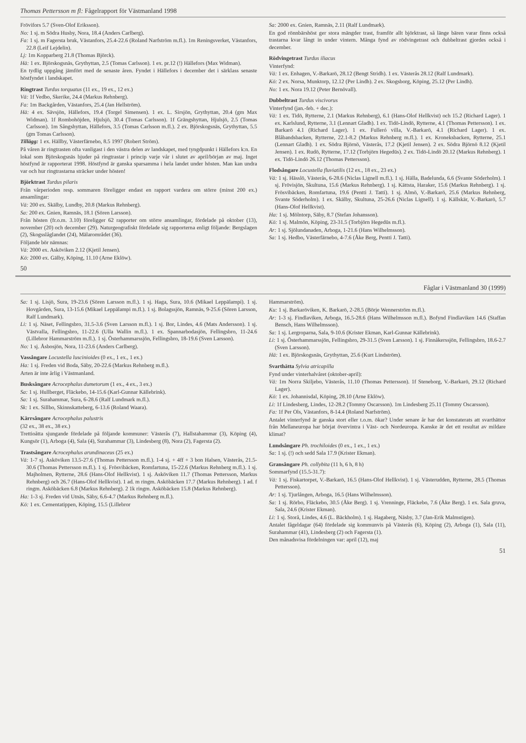Thomas Pettersson m fl: Fågelrapport för Västmanland 1998
Frövifors 5.7 (Sven-Olof Eriksson).
No: 1 sj. m Södra Husby, Nora, 18.4 (Anders Carlberg).
Fa: 1 sj. m Fagersta bruk, Västanfors, 25.4-22.6 (Roland Narfström m.fl.). 1m Reningsverket, Västanfors, 22.8 (Leif Lejdelin).
Lj: 1m Kopparberg 21.8 (Thomas Björck).
Hä: 1 ex. Björskogsnäs, Grythyttan, 2.5 (Tomas Carlsson). 1 ex. pr.12 (!) Hällefors (Max Widman).
En tydlig uppgång jämfört med de senaste åren. Fyndet i Hällefors i december det i särklass senaste höstfyndet i landskapet.
Ringtrast Turdus torquatus (11 ex., 19 ex., 12 ex.)
Vä: 1f Vedbo, Skerike, 24.4 (Markus Rehnberg).
Fa: 1m Backgården, Västanfors, 25.4 (Jan Hellström).
Hä: 4 ex. Sävsjön, Hällefors, 19.4 (Torgel Simensen). 1 ex. L. Sirsjön, Grythyttan, 20.4 (gm Max Widman). 1f Rombohöjden, Hjulsjö, 30.4 (Tomas Carlsson). 1f Grängshyttan, Hjulsjö, 2.5 (Tomas Carlsson). 1m Sångshyttan, Hällefors, 3.5 (Tomas Carlsson m.fl.). 2 ex. Björskogsnäs, Grythyttan, 5.5 (gm Tomas Carlsson).
Tillägg: 1 ex. Hällby, Västerfärnebo, 8.5 1997 (Robert Ström).
På våren är ringtrasten ofta vanligast i den västra delen av landskapet, med tyngdpunkt i Hällefors k:n. En lokal som Björskogsnäs bjuder på ringtrastar i princip varje vår i slutet av april/början av maj. Inget höstfynd är rapporterat 1998. Höstfynd är ganska sparsamma i hela landet under hösten. Man kan undra var och hur ringtrastarna sträcker under hösten!
Björktrast Turdus pilaris
Från vårperioden resp. sommaren föreligger endast en rapport vardera om större (minst 200 ex.) ansamlingar:
Vä: 200 ex. Skälby, Lundby, 20.8 (Markus Rehnberg).
Sa: 200 ex. Gnien, Ramnäs, 18.1 (Sören Larsson).
Från hösten (fr.o.m. 3.10) föreligger 62 rapporter om större ansamlingar, fördelade på oktober (13), november (20) och december (29). Naturgeografiskt fördelade sig rapporterna enligt följande: Bergslagen (2), Skogsslåglandet (24), Mälarområdet (36).
Följande bör nämnas:
Vä: 2000 ex. Asköviken 2.12 (Kjetil Jensen).
Kö: 2000 ex. Gälby, Köping, 11.10 (Arne Eklöw).
Sa: 2000 ex. Gnien, Ramnäs, 2.11 (Ralf Lundmark).
En god rönnbärshöst ger stora mängder trast, framför allt björktrast, så länge bären varar finns också trastarna kvar långt in under vintern. Många fynd av rödvingetrast och dubbeltrast gjordes också i december.
Rödvingetrast Turdus iliacus
Vinterfynd:
Vä: 1 ex. Enhagen, V.-Barkarö, 28.12 (Bengt Stridh). 1 ex. Västerås 28.12 (Ralf Lundmark).
Kö: 2 ex. Norsa, Munktorp, 12.12 (Per Lindh). 2 ex. Skogsborg, Köping, 25.12 (Per Lindh).
No: 1 ex. Nora 19.12 (Peter Bernövall).
Dubbeltrast Turdus viscivorus
Vinterfynd (jan.-feb. + dec.):
Vä: 1 ex. Tidö, Rytterne, 2.1 (Markus Rehnberg), 6.1 (Hans-Olof Hellkvist) och 15.2 (Richard Lager). 1 ex. Karlslund, Rytterne, 3.1 (Lennart Gladh). 1 ex. Tidö-Lindö, Rytterne, 4.1 (Thomas Pettersson). 1 ex. Barkarö 4.1 (Richard Lager). 1 ex. Fulleró villa, V.-Barkarö, 4.1 (Richard Lager). 1 ex. Blåbandsbacken, Rytterne, 22.1-8.2 (Markus Rehnberg m.fl.). 1 ex. Kroneksbacken, Rytterne, 25.1 (Lennart Gladh). 1 ex. Södra Björnö, Västerås, 17.2 (Kjetil Jensen). 2 ex. Södra Björnö 8.12 (Kjetil Jensen). 1 ex. Rudö, Rytterne, 17.12 (Torbjörn Hegedüs). 2 ex. Tidö-Lindö 20.12 (Markus Rehnberg). 1 ex. Tidö-Lindö 26.12 (Thomas Pettersson).
Flodsångare Locustella fluviatilis (12 ex., 18 ex., 23 ex.)
Vä: 1 sj. Hässlö, Västerås, 6-28.6 (Niclas Lignell m.fl.). 1 sj. Hälla, Badelunda, 6.6 (Svante Söderholm). 1 sj. Frövisjön, Skultuna, 15.6 (Markus Rehnberg). 1 sj. Kättsta, Haraker, 15.6 (Markus Rehnberg). 1 sj. Frösvibäcken, Romfartuna, 19.6 (Pentti J. Tatti). 1 sj. Almö, V.-Barkarö, 25.6 (Markus Rehnberg, Svante Söderholm). 1 ex. Skälby, Skultuna, 25-26.6 (Niclas Lignell). 1 sj. Källskär, V.-Barkarö, 5.7 (Hans-Olof Hellkvist).
Ha: 1 sj. Mölntorp, Säby, 8.7 (Stefan Johansson).
Kö: 1 sj. Malmön, Köping, 23-31.5 (Torbjörn Hegedüs m.fl.).
Ar: 1 sj. Sjölundanaden, Arboga, 1-21.6 (Hans Wilhelmsson).
Sa: 1 sj. Hedbo, Västerfärnebo, 4-7.6 (Åke Berg, Pentti J. Tatti).
50
Fåglar i Västmanland 30 (1999)
Sa: 1 sj. Lisjö, Sura, 19-23.6 (Sören Larsson m.fl.). 1 sj. Haga, Sura, 10.6 (Mikael Leppälampi). 1 sj. Hovgården, Sura, 13-15.6 (Mikael Leppälampi m.fl.). 1 sj. Bolagssjön, Ramnäs, 9-25.6 (Sören Larsson, Ralf Lundmark).
Li: 1 sj. Näset, Fellingsbro, 31.5-3.6 (Sven Larsson m.fl.). 1 sj. Bor, Lindes, 4.6 (Mats Andersson). 1 sj. Västvalla, Fellingsbro, 11-22.6 (Ulla Wallin m.fl.). 1 ex. Spannarbodasjön, Fellingsbro, 11-24.6 (Lillebror Hammarström m.fl.). 1 sj. Österhammarssjön, Fellingsbro, 18-19.6 (Sven Larsson).
No: 1 sj. Åsbosjön, Nora, 11-23.6 (Anders Carlberg).
Vassångare Locustella luscinioides (0 ex., 1 ex., 1 ex.)
Ha: 1 sj. Freden vid Boda, Säby, 20-22.6 (Markus Rehnberg m.fl.).
Arten är inte årlig i Västmanland.
Busksångare Acrocephalus dumetorum (1 ex., 4 ex., 3 ex.)
Sa: 1 sj. Hullberget, Fläckebo, 14-15.6 (Karl-Gunnar Källebrink).
Sa: 1 sj. Surahammar, Sura, 6-28.6 (Ralf Lundmark m.fl.).
Sk: 1 ex. Sillbo, Skinnskatteberg, 6-13.6 (Roland Waara).
Kärrsångare Acrocephalus palustris
(32 ex., 38 ex., 38 ex.)
Trettioåtta sjungande fördelade på följande kommuner: Västerås (7), Hallstahammar (3), Köping (4), Kungsör (1), Arboga (4), Sala (4), Surahammar (3), Lindesberg (8), Nora (2), Fagersta (2).
Trastsångare Acrocephalus arundinaceus (25 ex.)
Vä: 1-7 sj. Asköviken 13.5-27.6 (Thomas Pettersson m.fl.). 1-4 sj. + 4ff + 3 bon Halsen, Västerås, 21.5-30.6 (Thomas Pettersson m.fl.). 1 sj. Frösvibäcken, Romfartuna, 15-22.6 (Markus Rehnberg m.fl.). 1 sj. Majholmen, Rytterne, 28.6 (Hans-Olof Hellkvist). 1 sj. Asköviken 11.7 (Thomas Pettersson, Markus Rehnberg) och 26.7 (Hans-Olof Hellkvist). 1 ad. m ringm. Asköbäcken 17.7 (Markus Rehnberg). 1 ad. f ringm. Asköbäcken 6.8 (Markus Rehnberg). 2 1k ringm. Asköbäcken 15.8 (Markus Rehnberg).
Ha: 1-3 sj. Freden vid Utnäs, Säby, 6.6-4.7 (Markus Rehnberg m.fl.).
Kö: 1 ex. Cementatippen, Köping, 15.5 (Lillebror
Hammarström).
Ku: 1 sj. Barkaröviken, K. Barkarö, 2-28.5 (Börje Wennerström m.fl.).
Ar: 1-3 sj. Findlaviken, Arboga, 16.5-28.6 (Hans Wilhelmsson m.fl.). Bofynd Findlaviken 14.6 (Staffan Bensch, Hans Wilhelmsson).
Sa: 1 sj. Lergroparna, Sala, 9-10.6 (Krister Ekman, Karl-Gunnar Källebrink).
Li: 1 sj. Österhammarssjön, Fellingsbro, 29-31.5 (Sven Larsson). 1 sj. Finnåkerssjön, Fellingsbro, 18.6-2.7 (Sven Larsson).
Hä: 1 ex. Björskogsnäs, Grythyttan, 25.6 (Kurt Lindström).
Svarthätta Sylvia atricapilla
Fynd under vinterhalvåret (oktober-april):
Vä: 1m Norra Skiljebo, Västerås, 11.10 (Thomas Pettersson). 1f Steneborg, V.-Barkarö, 29.12 (Richard Lager).
Kö: 1 ex. Johannisdal, Köping, 28.10 (Arne Eklöw).
Li: 1f Lindesberg, Lindes, 12-28.2 (Tommy Oscarsson). 1m Lindesberg 25.11 (Tommy Oscarsson).
Fa: 1f Per Ols, Västanfors, 8-14.4 (Roland Narfström).
Antalet vinterfynd är ganska stort eller t.o.m. ökar? Under senare år har det konstaterats att svarthättor från Mellaneuropa har börjat övervintra i Väst- och Nordeuropa. Kanske är det ett resultat av mildare klimat?
Lundsångare Ph. trochiloides (0 ex., 1 ex., 1 ex.)
Sa: 1 sj. (!) och sedd Sala 17.9 (Krister Ekman).
Gransångare Ph. collybita (11 h, 6 h, 8 h)
Sommarfynd (15.5-31.7):
Vä: 1 sj. Fiskartorpet, V.-Barkarö, 16.5 (Hans-Olof Hellkvist). 1 sj. Västerudden, Rytterne, 28.5 (Thomas Pettersson).
Ar: 1 sj. Tjurlången, Arboga, 16.5 (Hans Wilhelmsson).
Sa: 1 sj. Rörbo, Fläckebo, 30.5 (Åke Berg). 1 sj. Vrenninge, Fläckebo, 7.6 (Åke Berg). 1 ex. Sala gruva, Sala, 24.6 (Krister Ekman).
Li: 1 sj. Storå, Lindes, 4.6 (L. Bäckholm). 1 sj. Hagaberg, Näsby, 3.7 (Jan-Erik Malmstigen).
Antalet fågeldagar (64) fördelade sig kommunvis på Västerås (6), Köping (2), Arboga (1), Sala (11), Surahammar (41), Lindesberg (2) och Fagersta (1).
Den månadsvisa fördelningen var: april (12), maj
51